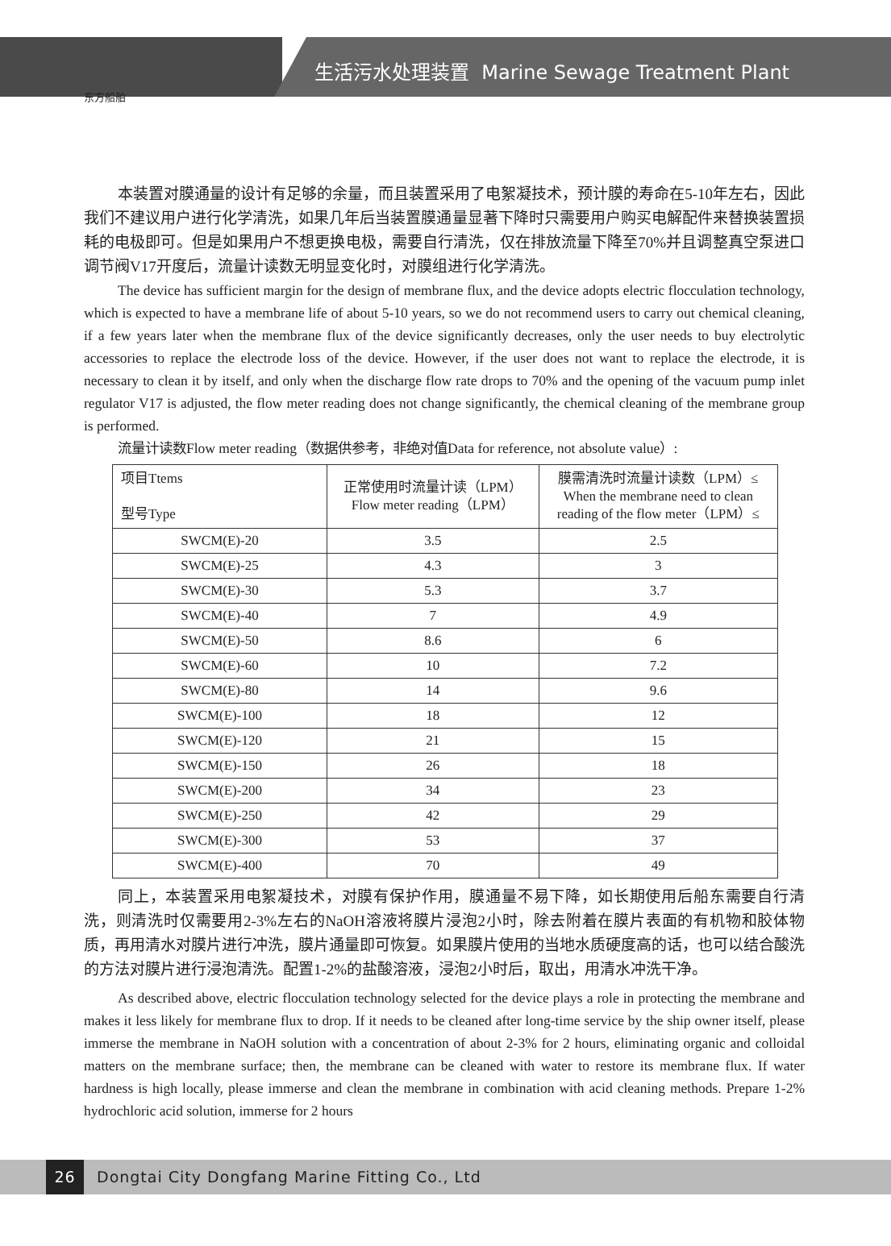生活污水处理装置 Marine Sewage Treatment Plant
东方船舶
本装置对膜通量的设计有足够的余量，而且装置采用了电絮凝技术，预计膜的寿命在5-10年左右，因此我们不建议用户进行化学清洗，如果几年后当装置膜通量显著下降时只需要用户购买电解配件来替换装置损耗的电极即可。但是如果用户不想更换电极，需要自行清洗，仅在排放流量下降至70%并且调整真空泵进口调节阀V17开度后，流量计读数无明显变化时，对膜组进行化学清洗。
The device has sufficient margin for the design of membrane flux, and the device adopts electric flocculation technology, which is expected to have a membrane life of about 5-10 years, so we do not recommend users to carry out chemical cleaning, if a few years later when the membrane flux of the device significantly decreases, only the user needs to buy electrolytic accessories to replace the electrode loss of the device. However, if the user does not want to replace the electrode, it is necessary to clean it by itself, and only when the discharge flow rate drops to 70% and the opening of the vacuum pump inlet regulator V17 is adjusted, the flow meter reading does not change significantly, the chemical cleaning of the membrane group is performed.
流量计读数Flow meter reading（数据供参考，非绝对值Data for reference, not absolute value）:
| 项目Ttems 型号Type | 正常使用时流量计读（LPM） Flow meter reading（LPM） | 膜需清洗时流量计读数（LPM）≤ When the membrane need to clean reading of the flow meter（LPM）≤ |
| --- | --- | --- |
| SWCM(E)-20 | 3.5 | 2.5 |
| SWCM(E)-25 | 4.3 | 3 |
| SWCM(E)-30 | 5.3 | 3.7 |
| SWCM(E)-40 | 7 | 4.9 |
| SWCM(E)-50 | 8.6 | 6 |
| SWCM(E)-60 | 10 | 7.2 |
| SWCM(E)-80 | 14 | 9.6 |
| SWCM(E)-100 | 18 | 12 |
| SWCM(E)-120 | 21 | 15 |
| SWCM(E)-150 | 26 | 18 |
| SWCM(E)-200 | 34 | 23 |
| SWCM(E)-250 | 42 | 29 |
| SWCM(E)-300 | 53 | 37 |
| SWCM(E)-400 | 70 | 49 |
同上，本装置采用电絮凝技术，对膜有保护作用，膜通量不易下降，如长期使用后船东需要自行清洗，则清洗时仅需要用2-3%左右的NaOH溶液将膜片浸泡2小时，除去附着在膜片表面的有机物和胶体物质，再用清水对膜片进行冲洗，膜片通量即可恢复。如果膜片使用的当地水质硬度高的话，也可以结合酸洗的方法对膜片进行浸泡清洗。配置1-2%的盐酸溶液，浸泡2小时后，取出，用清水冲洗干净。
As described above, electric flocculation technology selected for the device plays a role in protecting the membrane and makes it less likely for membrane flux to drop. If it needs to be cleaned after long-time service by the ship owner itself, please immerse the membrane in NaOH solution with a concentration of about 2-3% for 2 hours, eliminating organic and colloidal matters on the membrane surface; then, the membrane can be cleaned with water to restore its membrane flux. If water hardness is high locally, please immerse and clean the membrane in combination with acid cleaning methods. Prepare 1-2% hydrochloric acid solution, immerse for 2 hours
26 Dongtai City Dongfang Marine Fitting Co., Ltd